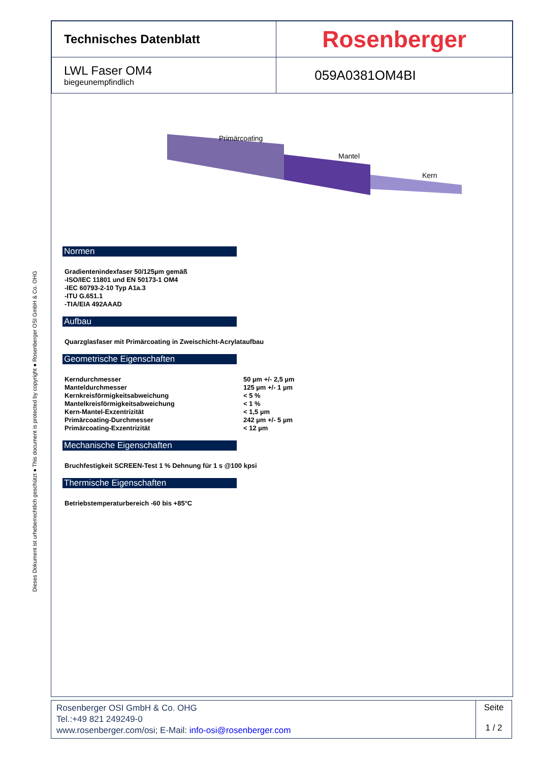Dieses Dokument ist urheberrechtlich geschützt ● This document is protected by copyright ● Rosenberger OSI GmbH & Co. OHG
| Technisches Datenblatt | Rosenberger |
| LWL Faser OM4 biegeunempfindlich | 059A0381OM4BI |
Primärcoating
Mantel
Kern
Normen
Gradientenindexfaser 50/125µm gemäß
-ISO/IEC 11801 und EN 50173-1 OM4
-IEC 60793-2-10 Typ A1a.3
-ITU G.651.1
-TIA/EIA 492AAAD
Aufbau
Quarzglasfaser mit Primärcoating in Zweischicht-Acrylataufbau
Geometrische Eigenschaften
| Kerndurchmesser | 50 µm +/- 2,5 µm |
| Manteldurchmesser | 125 µm +/- 1 µm |
| Kernkreisförmigkeitsabweichung | < 5 % |
| Mantelkreisförmigkeitsabweichung | < 1 % |
| Kern-Mantel-Exzentrizität | < 1,5 µm |
| Primärcoating-Durchmesser | 242 µm +/- 5 µm |
| Primärcoating-Exzentrizität | < 12 µm |
Mechanische Eigenschaften
Bruchfestigkeit SCREEN-Test 1 % Dehnung für 1 s @100 kpsi
Thermische Eigenschaften
Betriebstemperaturbereich -60 bis +85°C
| Rosenberger OSI GmbH & Co. OHG Tel.:+49 821 249249-0 www.rosenberger.com/osi ; E-Mail: info-osi@rosenberger.com | Seite 1 / 2 |